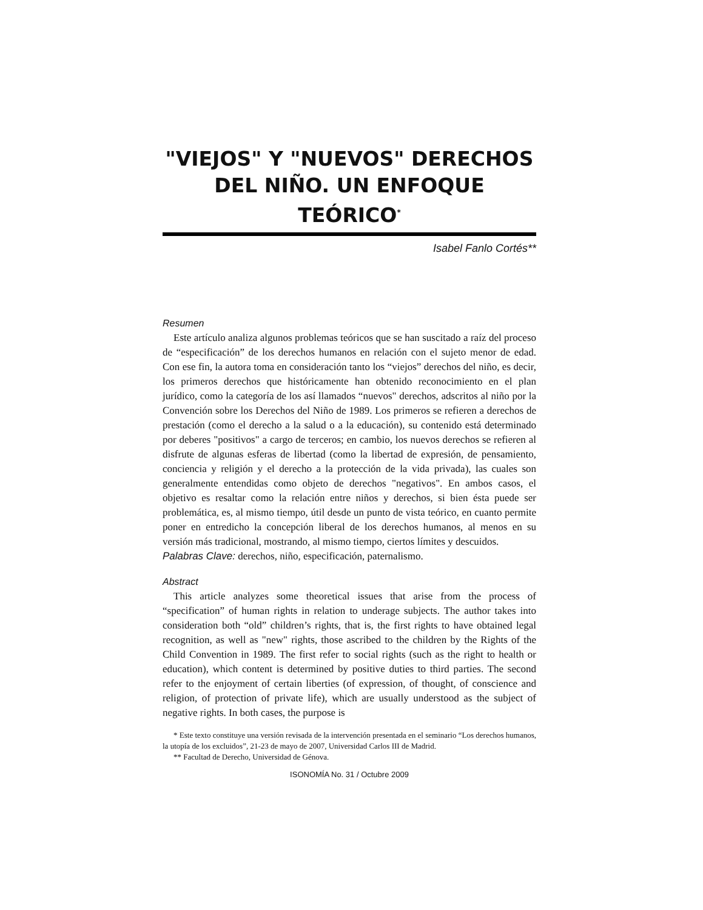"VIEJOS" Y "NUEVOS" DERECHOS DEL NIÑO. UN ENFOQUE TEÓRICO<sup>*</sup>
Isabel Fanlo Cortés**
Resumen
Este artículo analiza algunos problemas teóricos que se han suscitado a raíz del proceso de “especificación” de los derechos humanos en relación con el sujeto menor de edad. Con ese fin, la autora toma en consideración tanto los “viejos” derechos del niño, es decir, los primeros derechos que históricamente han obtenido reconocimiento en el plan jurídico, como la categoría de los así llamados “nuevos" derechos, adscritos al niño por la Convención sobre los Derechos del Niño de 1989. Los primeros se refieren a derechos de prestación (como el derecho a la salud o a la educación), su contenido está determinado por deberes "positivos" a cargo de terceros; en cambio, los nuevos derechos se refieren al disfrute de algunas esferas de libertad (como la libertad de expresión, de pensamiento, conciencia y religión y el derecho a la protección de la vida privada), las cuales son generalmente entendidas como objeto de derechos "negativos". En ambos casos, el objetivo es resaltar como la relación entre niños y derechos, si bien ésta puede ser problemática, es, al mismo tiempo, útil desde un punto de vista teórico, en cuanto permite poner en entredicho la concepción liberal de los derechos humanos, al menos en su versión más tradicional, mostrando, al mismo tiempo, ciertos límites y descuidos.
Palabras Clave: derechos, niño, especificación, paternalismo.
Abstract
This article analyzes some theoretical issues that arise from the process of “specification” of human rights in relation to underage subjects. The author takes into consideration both “old” children’s rights, that is, the first rights to have obtained legal recognition, as well as "new" rights, those ascribed to the children by the Rights of the Child Convention in 1989. The first refer to social rights (such as the right to health or education), which content is determined by positive duties to third parties. The second refer to the enjoyment of certain liberties (of expression, of thought, of conscience and religion, of protection of private life), which are usually understood as the subject of negative rights. In both cases, the purpose is
* Este texto constituye una versión revisada de la intervención presentada en el seminario “Los derechos humanos, la utopía de los excluidos”, 21-23 de mayo de 2007, Universidad Carlos III de Madrid.
** Facultad de Derecho, Universidad de Génova.
ISONOMÍA No. 31 / Octubre 2009